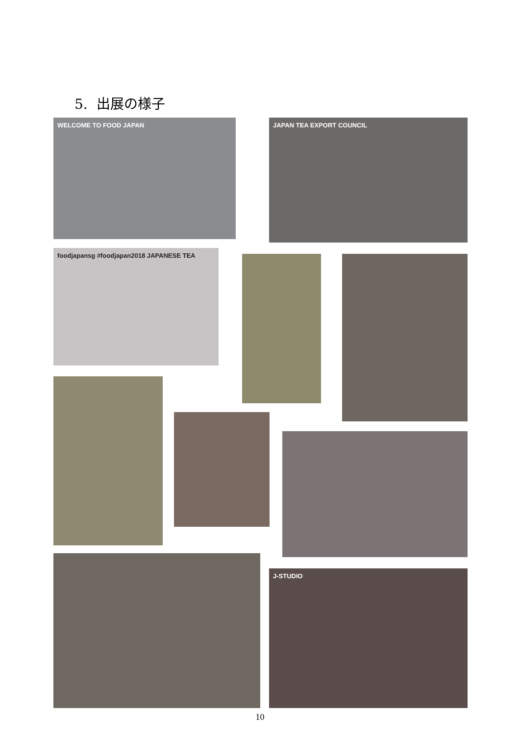5. 出展の様子
WELCOME TO FOOD JAPAN JAPAN TEA EXPORT COUNCIL
foodjapansg #foodjapan2018 JAPANESE TEA
J-STUDIO
10